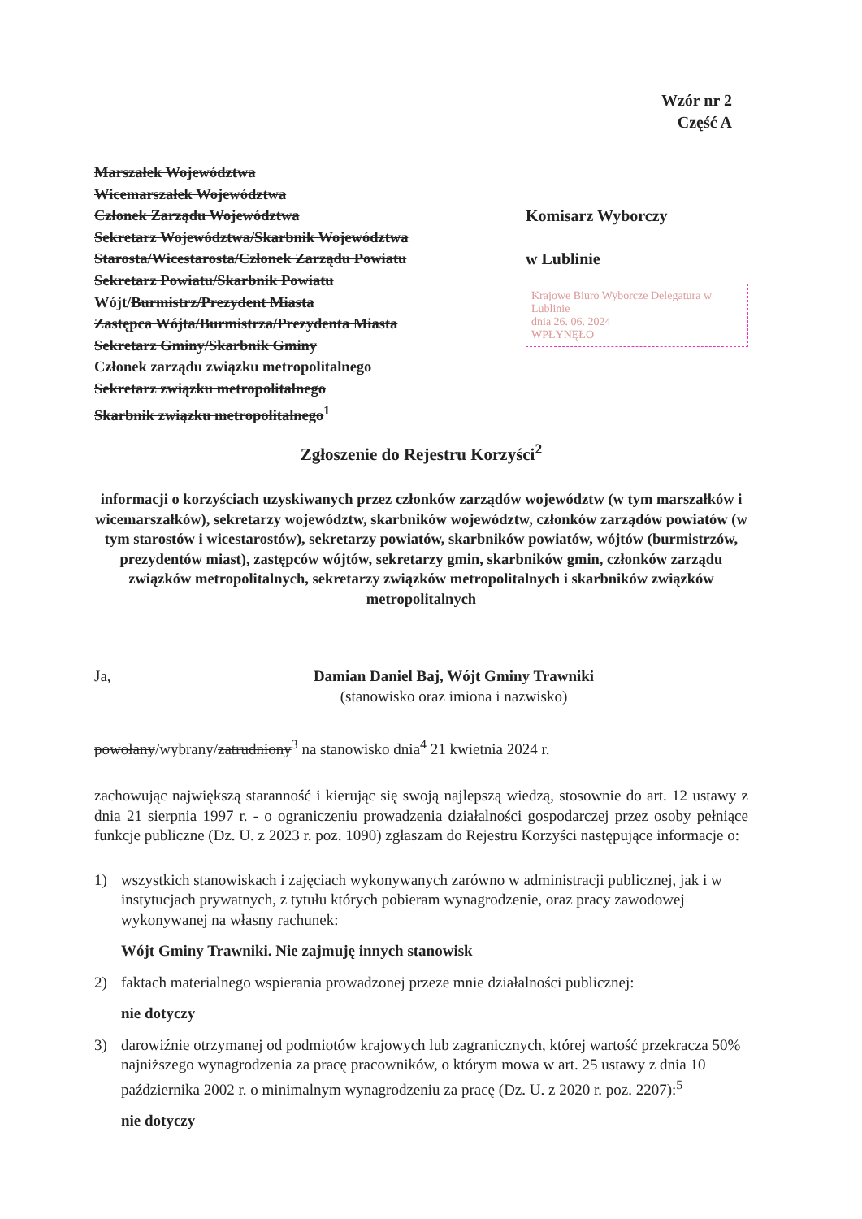Wzór nr 2
Część A
Marszałek Województwa
Wicemarszałek Województwa
Członek Zarządu Województwa
Sekretarz Województwa/Skarbnik Województwa
Starosta/Wicestarosta/Członek Zarządu Powiatu
Sekretarz Powiatu/Skarbnik Powiatu
Wójt/Burmistrz/Prezydent Miasta
Zastępca Wójta/Burmistrza/Prezydenta Miasta
Sekretarz Gminy/Skarbnik Gminy
Członek zarządu związku metropolitalnego
Sekretarz związku metropolitalnego
Skarbnik związku metropolitalnego<sup>1</sup>
Komisarz Wyborczy
w Lublinie
Krajowe Biuro Wyborcze Delegatura w Lublinie
dnia 26. 06. 2024
WPŁYNĘŁO
Zgłoszenie do Rejestru Korzyści<sup>2</sup>
informacji o korzyściach uzyskiwanych przez członków zarządów województw (w tym marszałków i wicemarszałków), sekretarzy województw, skarbników województw, członków zarządów powiatów (w tym starostów i wicestarostów), sekretarzy powiatów, skarbników powiatów, wójtów (burmistrzów, prezydentów miast), zastępców wójtów, sekretarzy gmin, skarbników gmin, członków zarządu związków metropolitalnych, sekretarzy związków metropolitalnych i skarbników związków metropolitalnych
Ja, Damian Daniel Baj, Wójt Gminy Trawniki
(stanowisko oraz imiona i nazwisko)
powołany/wybrany/zatrudniony<sup>3</sup> na stanowisko dnia<sup>4</sup> 21 kwietnia 2024 r.
zachowując największą staranność i kierując się swoją najlepszą wiedzą, stosownie do art. 12 ustawy z dnia 21 sierpnia 1997 r. - o ograniczeniu prowadzenia działalności gospodarczej przez osoby pełniące funkcje publiczne (Dz. U. z 2023 r. poz. 1090) zgłaszam do Rejestru Korzyści następujące informacje o:
1) wszystkich stanowiskach i zajęciach wykonywanych zarówno w administracji publicznej, jak i w instytucjach prywatnych, z tytułu których pobieram wynagrodzenie, oraz pracy zawodowej wykonywanej na własny rachunek:
Wójt Gminy Trawniki. Nie zajmuję innych stanowisk
2) faktach materialnego wspierania prowadzonej przeze mnie działalności publicznej:
nie dotyczy
3) darowiźnie otrzymanej od podmiotów krajowych lub zagranicznych, której wartość przekracza 50% najniższego wynagrodzenia za pracę pracowników, o którym mowa w art. 25 ustawy z dnia 10 października 2002 r. o minimalnym wynagrodzeniu za pracę (Dz. U. z 2020 r. poz. 2207):<sup>5</sup>
nie dotyczy